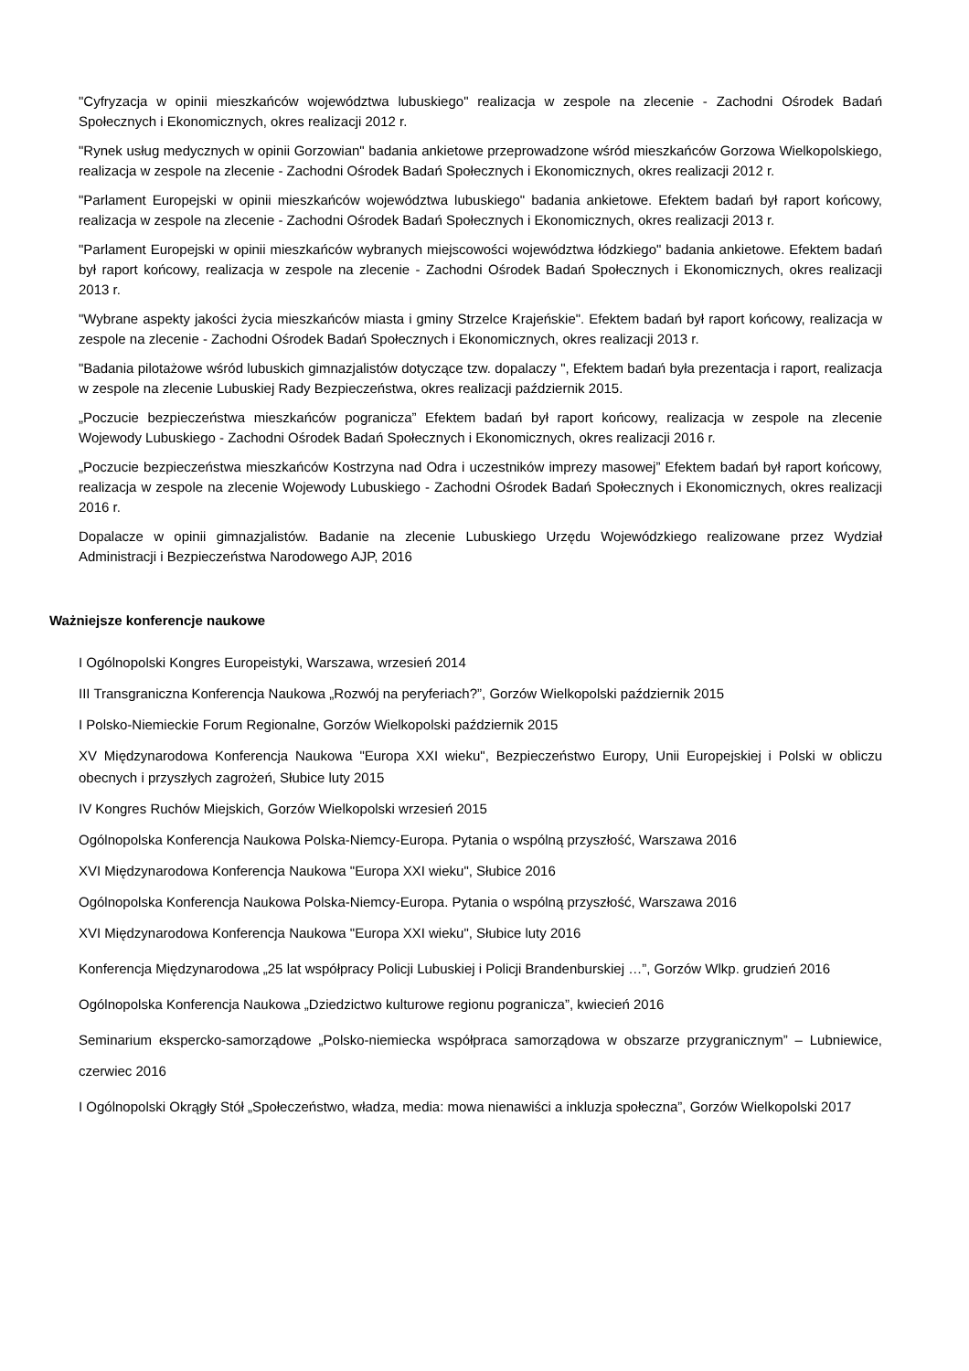"Cyfryzacja w opinii mieszkańców województwa lubuskiego" realizacja w zespole na zlecenie - Zachodni Ośrodek Badań Społecznych i Ekonomicznych, okres realizacji 2012 r.
"Rynek usług medycznych w opinii Gorzowian" badania ankietowe przeprowadzone wśród mieszkańców Gorzowa Wielkopolskiego, realizacja w zespole na zlecenie - Zachodni Ośrodek Badań Społecznych i Ekonomicznych, okres realizacji 2012 r.
"Parlament Europejski w opinii mieszkańców województwa lubuskiego" badania ankietowe. Efektem badań był raport końcowy, realizacja w zespole na zlecenie - Zachodni Ośrodek Badań Społecznych i Ekonomicznych, okres realizacji 2013 r.
"Parlament Europejski w opinii mieszkańców wybranych miejscowości województwa łódzkiego" badania ankietowe. Efektem badań był raport końcowy, realizacja w zespole na zlecenie - Zachodni Ośrodek Badań Społecznych i Ekonomicznych, okres realizacji 2013 r.
"Wybrane aspekty jakości życia mieszkańców miasta i gminy Strzelce Krajeńskie". Efektem badań był raport końcowy, realizacja w zespole na zlecenie - Zachodni Ośrodek Badań Społecznych i Ekonomicznych, okres realizacji 2013 r.
"Badania pilotażowe wśród lubuskich gimnazjalistów dotyczące tzw. dopalaczy ", Efektem badań była prezentacja i raport, realizacja w zespole na zlecenie Lubuskiej Rady Bezpieczeństwa, okres realizacji październik 2015.
„Poczucie bezpieczeństwa mieszkańców pogranicza” Efektem badań był raport końcowy, realizacja w zespole na zlecenie Wojewody Lubuskiego - Zachodni Ośrodek Badań Społecznych i Ekonomicznych, okres realizacji 2016 r.
„Poczucie bezpieczeństwa mieszkańców Kostrzyna nad Odra i uczestników imprezy masowej” Efektem badań był raport końcowy, realizacja w zespole na zlecenie Wojewody Lubuskiego - Zachodni Ośrodek Badań Społecznych i Ekonomicznych, okres realizacji 2016 r.
Dopalacze w opinii gimnazjalistów. Badanie na zlecenie Lubuskiego Urzędu Wojewódzkiego realizowane przez Wydział Administracji i Bezpieczeństwa Narodowego AJP, 2016
Ważniejsze konferencje naukowe
I Ogólnopolski Kongres Europeistyki, Warszawa, wrzesień 2014
III Transgraniczna Konferencja Naukowa „Rozwój na peryferiach?”, Gorzów Wielkopolski październik 2015
I Polsko-Niemieckie Forum Regionalne, Gorzów Wielkopolski październik 2015
XV Międzynarodowa Konferencja Naukowa "Europa XXI wieku", Bezpieczeństwo Europy, Unii Europejskiej i Polski w obliczu obecnych i przyszłych zagrożeń, Słubice luty 2015
IV Kongres Ruchów Miejskich, Gorzów Wielkopolski wrzesień 2015
Ogólnopolska Konferencja Naukowa Polska-Niemcy-Europa. Pytania o wspólną przyszłość, Warszawa 2016
XVI Międzynarodowa Konferencja Naukowa "Europa XXI wieku", Słubice 2016
Ogólnopolska Konferencja Naukowa Polska-Niemcy-Europa. Pytania o wspólną przyszłość, Warszawa 2016
XVI Międzynarodowa Konferencja Naukowa "Europa XXI wieku", Słubice luty 2016
Konferencja Międzynarodowa „25 lat współpracy Policji Lubuskiej i Policji Brandenburskiej …”, Gorzów Wlkp. grudzień 2016
Ogólnopolska Konferencja Naukowa „Dziedzictwo kulturowe regionu pogranicza”, kwiecień 2016
Seminarium ekspercko-samorządowe „Polsko-niemiecka współpraca samorządowa w obszarze przygranicznym” – Lubniewice, czerwiec 2016
I Ogólnopolski Okrągły Stół „Społeczeństwo, władza, media: mowa nienawiści a inkluzja społeczna”, Gorzów Wielkopolski 2017